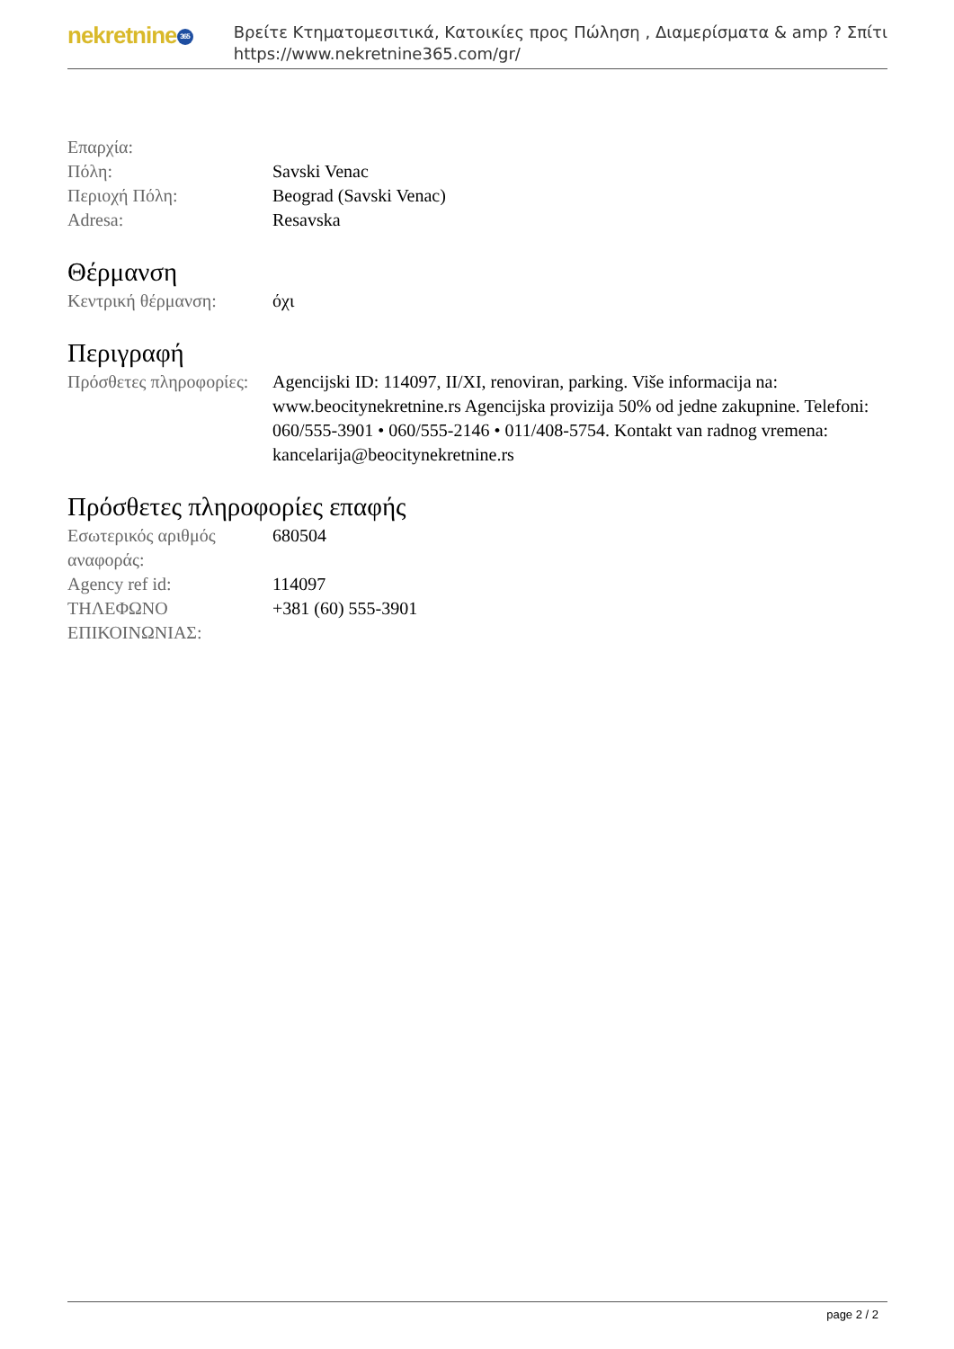nekretnine 365
Βρείτε Κτηματομεσιτικά, Κατοικίες προς Πώληση , Διαμερίσματα & amp ? Σπίτι
https://www.nekretnine365.com/gr/
| Επαρχία: | |
| Πόλη: | Savski Venac |
| Περιοχή Πόλη: | Beograd (Savski Venac) |
| Adresa: | Resavska |
Θέρμανση
| Κεντρική θέρμανση: | όχι |
Περιγραφή
| Πρόσθετες πληροφορίες: | Agencijski ID: 114097, II/XI, renoviran, parking. Više informacija na: www.beocitynekretnine.rs Agencijska provizija 50% od jedne zakupnine. Telefoni: 060/555-3901 • 060/555-2146 • 011/408-5754. Kontakt van radnog vremena: kancelarija@beocitynekretnine.rs |
Πρόσθετες πληροφορίες επαφής
| Εσωτερικός αριθμός αναφοράς: | 680504 |
| Agency ref id: | 114097 |
| ΤΗΛΕΦΩΝΟ ΕΠΙΚΟΙΝΩΝΙΑΣ: | +381 (60) 555-3901 |
page 2 / 2